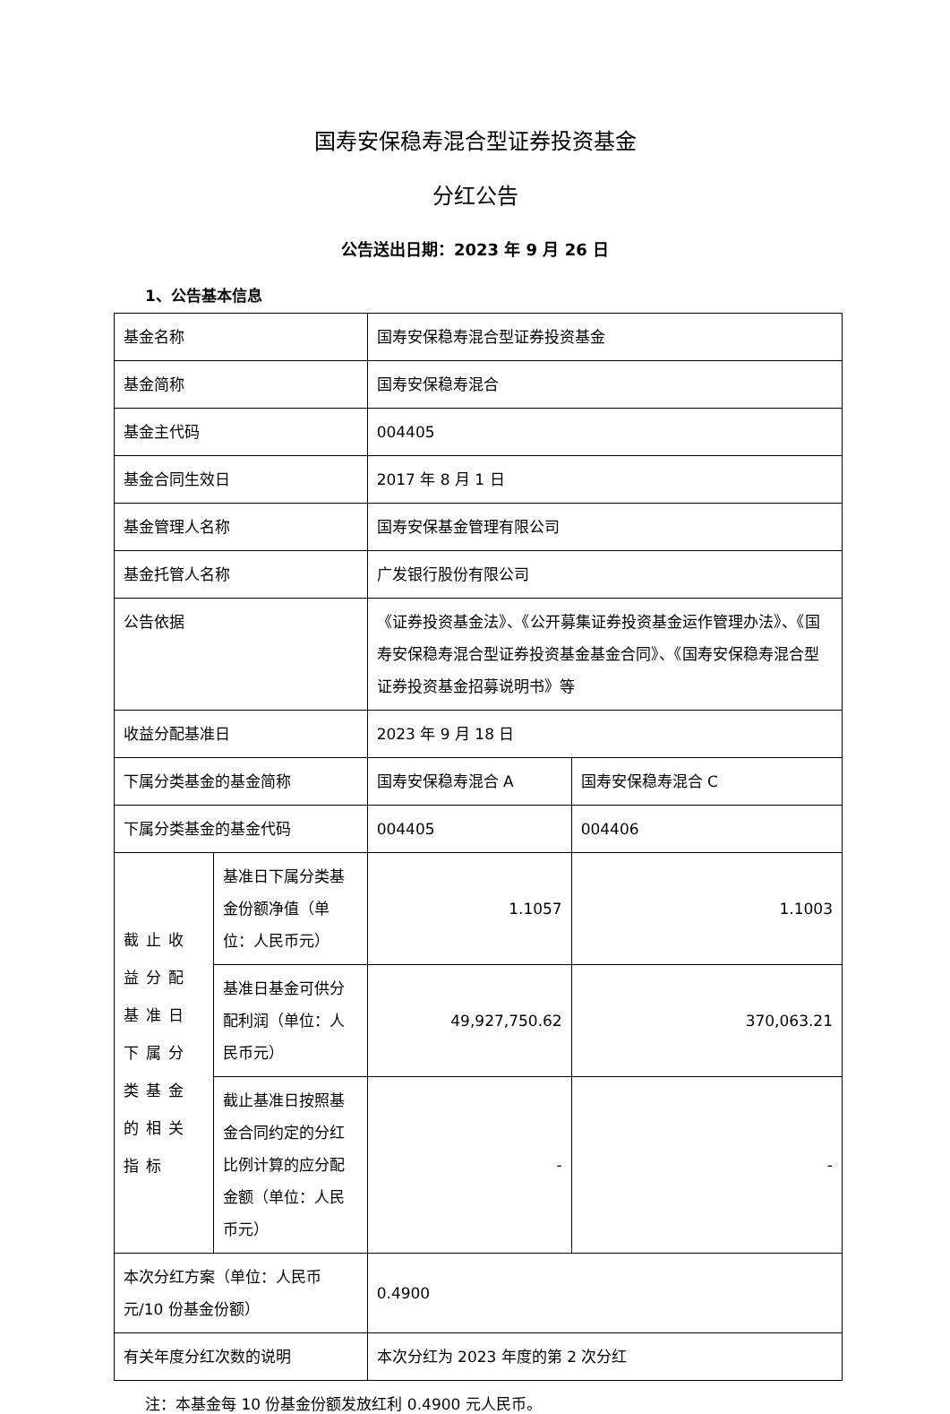国寿安保稳寿混合型证券投资基金
分红公告
公告送出日期：2023 年 9 月 26 日
1、公告基本信息
| 基金名称 | | 国寿安保稳寿混合型证券投资基金 | |
| 基金简称 | | 国寿安保稳寿混合 | |
| 基金主代码 | | 004405 | |
| 基金合同生效日 | | 2017 年 8 月 1 日 | |
| 基金管理人名称 | | 国寿安保基金管理有限公司 | |
| 基金托管人名称 | | 广发银行股份有限公司 | |
| 公告依据 | | 《证券投资基金法》、《公开募集证券投资基金运作管理办法》、《国寿安保稳寿混合型证券投资基金基金合同》、《国寿安保稳寿混合型证券投资基金招募说明书》等 | |
| 收益分配基准日 | | 2023 年 9 月 18 日 | |
| 下属分类基金的基金简称 | | 国寿安保稳寿混合 A | 国寿安保稳寿混合 C |
| 下属分类基金的基金代码 | | 004405 | 004406 |
| 截止收益分配基准日下属分类基金的相关指标 | 基准日下属分类基金份额净值（单位：人民币元） | 1.1057 | 1.1003 |
| | 基准日基金可供分配利润（单位：人民币元） | 49,927,750.62 | 370,063.21 |
| | 截止基准日按照基金合同约定的分红比例计算的应分配金额（单位：人民币元） | - | - |
| 本次分红方案（单位：人民币元/10 份基金份额） | | 0.4900 | |
| 有关年度分红次数的说明 | | 本次分红为 2023 年度的第 2 次分红 | |
注：本基金每 10 份基金份额发放红利 0.4900 元人民币。